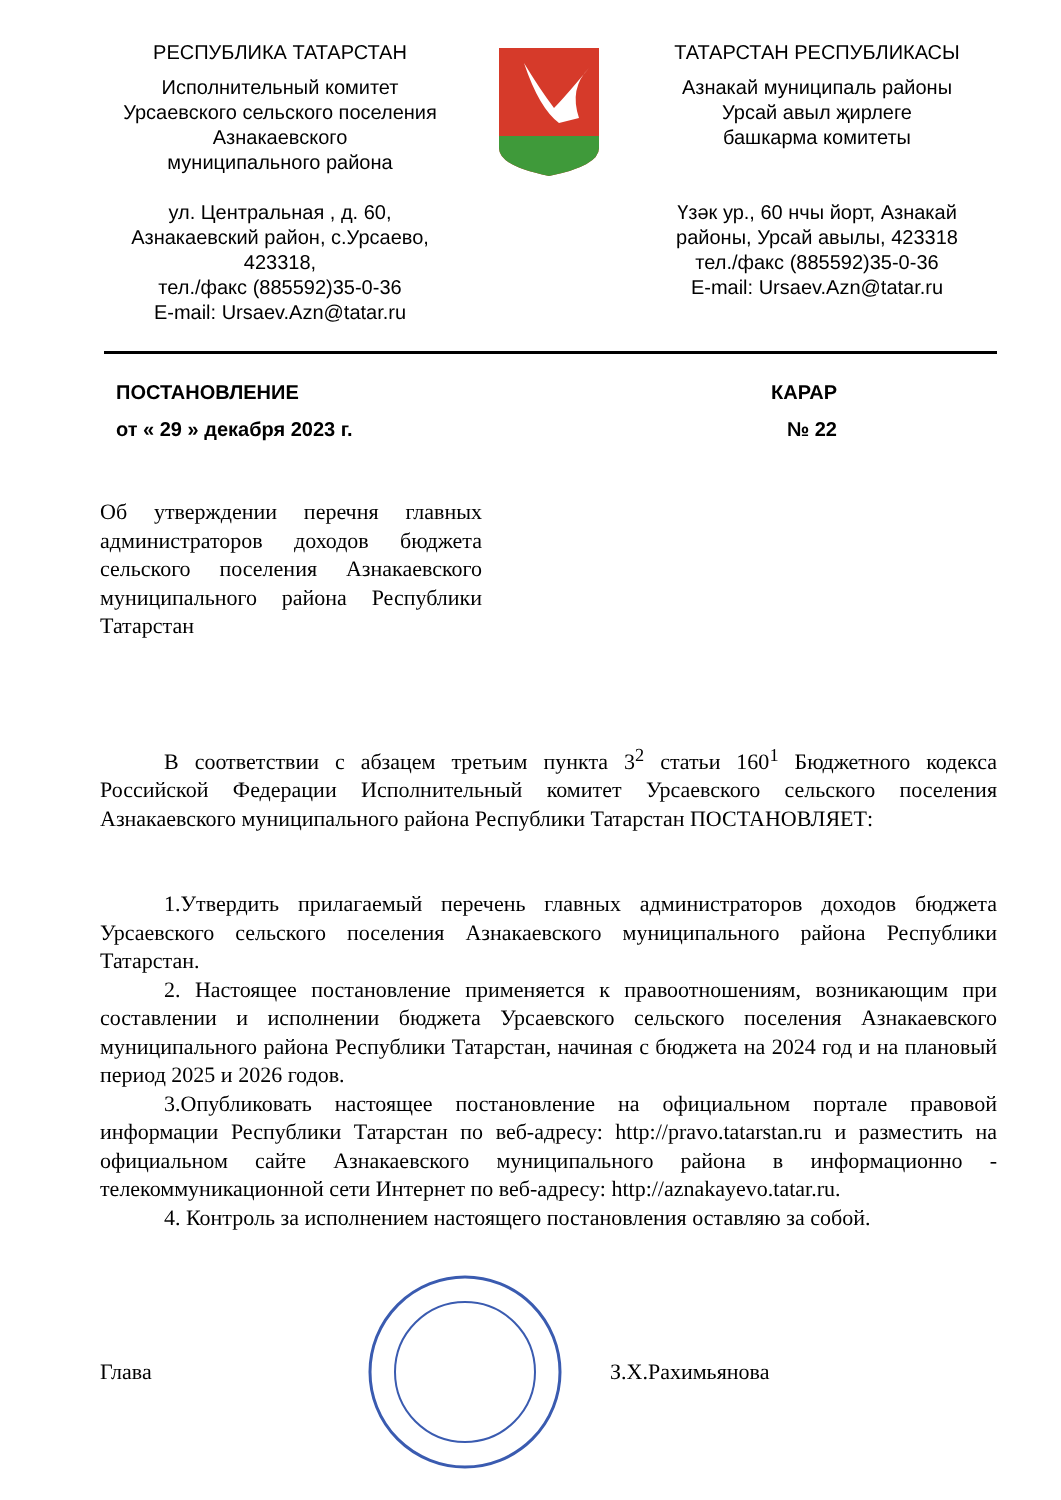РЕСПУБЛИКА ТАТАРСТАН
Исполнительный комитет
Урсаевского сельского поселения
Азнакаевского
муниципального района
ул. Центральная , д. 60,
Азнакаевский район, с.Урсаево,
423318,
тел./факс (885592)35-0-36
E-mail: Ursaev.Azn@tatar.ru
ТАТАРСТАН РЕСПУБЛИКАСЫ
Азнакай муниципаль районы
Урсай авыл җирлеге
башкарма комитеты
Үзәк ур., 60 нчы йорт, Азнакай
районы, Урсай авылы, 423318
тел./факс (885592)35-0-36
E-mail: Ursaev.Azn@tatar.ru
ПОСТАНОВЛЕНИЕ КАРАР
от « 29 » декабря 2023 г. № 22
Об утверждении перечня главных администраторов доходов бюджета сельского поселения Азнакаевского муниципального района Республики Татарстан
В соответствии с абзацем третьим пункта 3<sup>2</sup> статьи 160<sup>1</sup> Бюджетного кодекса Российской Федерации Исполнительный комитет Урсаевского сельского поселения Азнакаевского муниципального района Республики Татарстан ПОСТАНОВЛЯЕТ:
1.Утвердить прилагаемый перечень главных администраторов доходов бюджета Урсаевского сельского поселения Азнакаевского муниципального района Республики Татарстан.
2. Настоящее постановление применяется к правоотношениям, возникающим при составлении и исполнении бюджета Урсаевского сельского поселения Азнакаевского муниципального района Республики Татарстан, начиная с бюджета на 2024 год и на плановый период 2025 и 2026 годов.
3.Опубликовать настоящее постановление на официальном портале правовой информации Республики Татарстан по веб-адресу: http://pravo.tatarstan.ru и разместить на официальном сайте Азнакаевского муниципального района в информационно - телекоммуникационной сети Интернет по веб-адресу: http://aznakayevo.tatar.ru.
4. Контроль за исполнением настоящего постановления оставляю за собой.
Глава З.Х.Рахимьянова